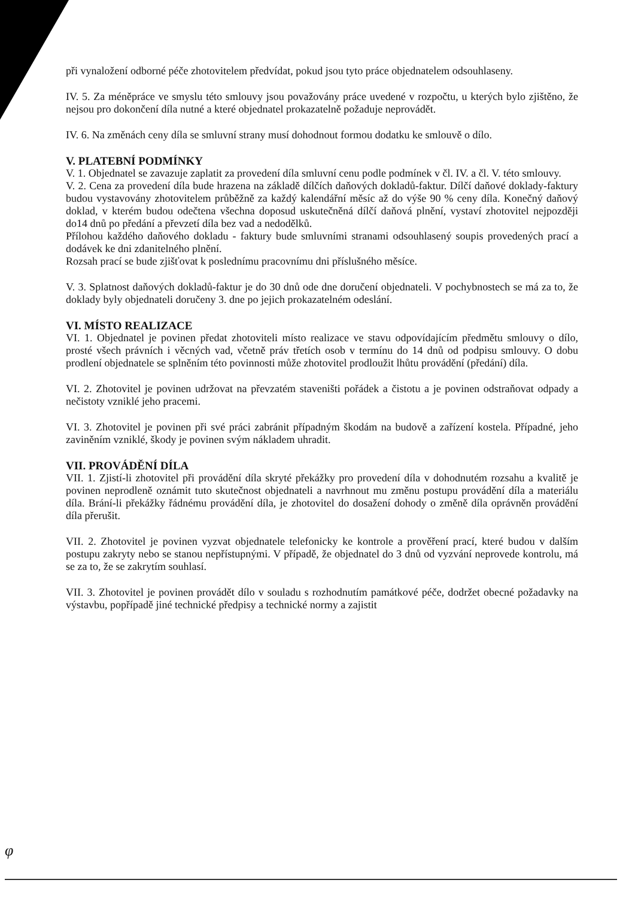při vynaložení odborné péče zhotovitelem předvídat, pokud jsou tyto práce objednatelem odsouhlaseny.
IV. 5. Za méněpráce ve smyslu této smlouvy jsou považovány práce uvedené v rozpočtu, u kterých bylo zjištěno, že nejsou pro dokončení díla nutné a které objednatel prokazatelně požaduje neprovádět.
IV. 6. Na změnách ceny díla se smluvní strany musí dohodnout formou dodatku ke smlouvě o dílo.
V. PLATEBNÍ PODMÍNKY
V. 1. Objednatel se zavazuje zaplatit za provedení díla smluvní cenu podle podmínek v čl. IV. a čl. V. této smlouvy.
V. 2. Cena za provedení díla bude hrazena na základě dílčích daňových dokladů-faktur. Dílčí daňové doklady-faktury budou vystavovány zhotovitelem průběžně za každý kalendářní měsíc až do výše 90 % ceny díla. Konečný daňový doklad, v kterém budou odečtena všechna doposud uskutečněná dílčí daňová plnění, vystaví zhotovitel nejpozději do14 dnů po předání a převzetí díla bez vad a nedodělků.
Přílohou každého daňového dokladu - faktury bude smluvními stranami odsouhlasený soupis provedených prací a dodávek ke dni zdanitelného plnění.
Rozsah prací se bude zjišťovat k poslednímu pracovnímu dni příslušného měsíce.
V. 3. Splatnost daňových dokladů-faktur je do 30 dnů ode dne doručení objednateli. V pochybnostech se má za to, že doklady byly objednateli doručeny 3. dne po jejich prokazatelném odeslání.
VI. MÍSTO REALIZACE
VI. 1. Objednatel je povinen předat zhotoviteli místo realizace ve stavu odpovídajícím předmětu smlouvy o dílo, prosté všech právních i věcných vad, včetně práv třetích osob v termínu do 14 dnů od podpisu smlouvy. O dobu prodlení objednatele se splněním této povinnosti může zhotovitel prodloužit lhůtu provádění (předání) díla.
VI. 2. Zhotovitel je povinen udržovat na převzatém staveništi pořádek a čistotu a je povinen odstraňovat odpady a nečistoty vzniklé jeho pracemi.
VI. 3. Zhotovitel je povinen při své práci zabránit případným škodám na budově a zařízení kostela. Případné, jeho zaviněním vzniklé, škody je povinen svým nákladem uhradit.
VII. PROVÁDĚNÍ DÍLA
VII. 1. Zjistí-li zhotovitel při provádění díla skryté překážky pro provedení díla v dohodnutém rozsahu a kvalitě je povinen neprodleně oznámit tuto skutečnost objednateli a navrhnout mu změnu postupu provádění díla a materiálu díla. Brání-li překážky řádnému provádění díla, je zhotovitel do dosažení dohody o změně díla oprávněn provádění díla přerušit.
VII. 2. Zhotovitel je povinen vyzvat objednatele telefonicky ke kontrole a prověření prací, které budou v dalším postupu zakryty nebo se stanou nepřístupnými. V případě, že objednatel do 3 dnů od vyzvání neprovede kontrolu, má se za to, že se zakrytím souhlasí.
VII. 3. Zhotovitel je povinen provádět dílo v souladu s rozhodnutím památkové péče, dodržet obecné požadavky na výstavbu, popřípadě jiné technické předpisy a technické normy a zajistit
φ